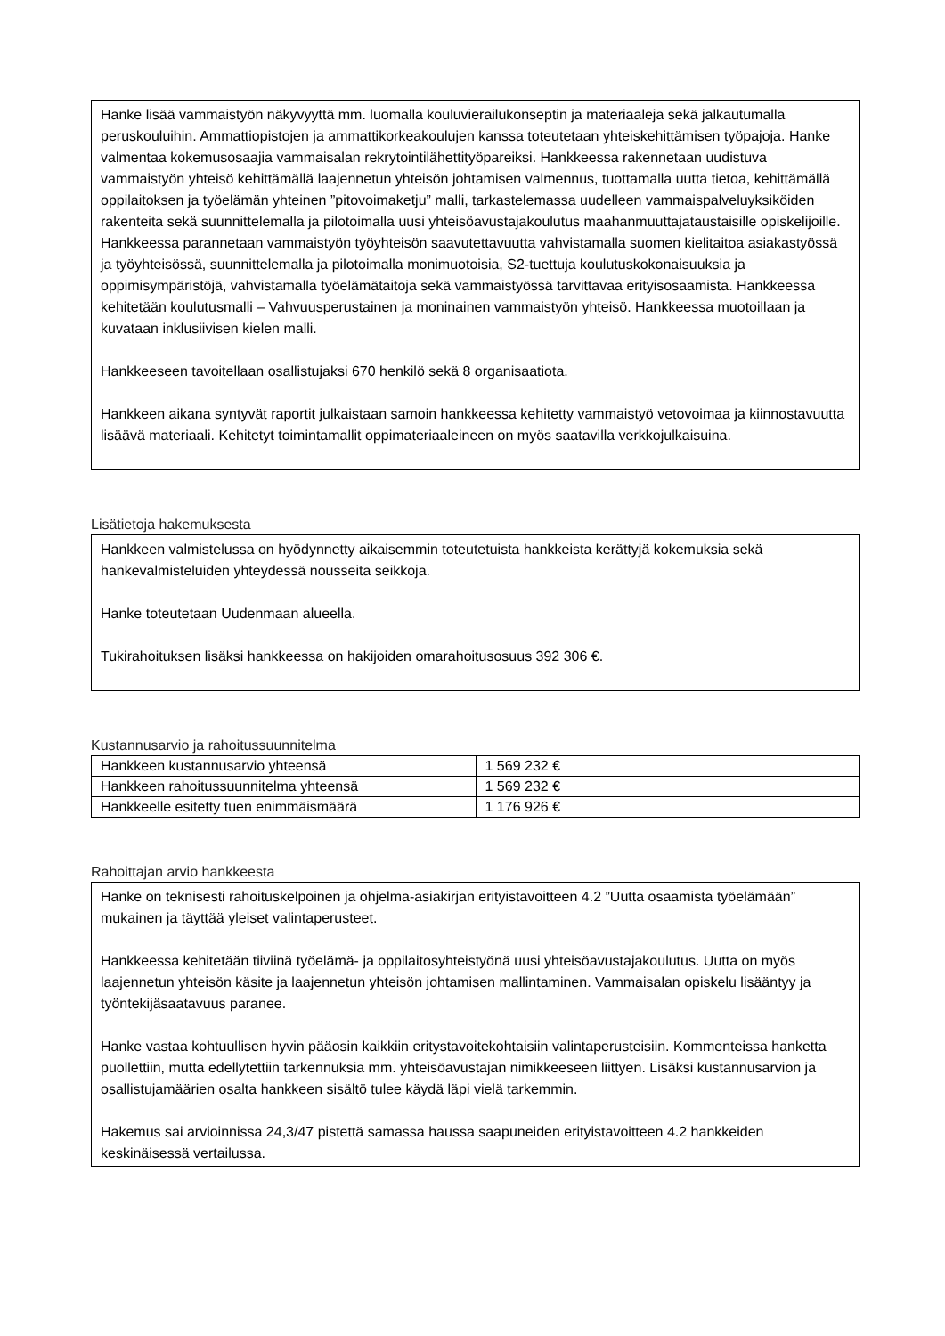Hanke lisää vammaistyön näkyvyyttä mm. luomalla kouluvierailukonseptin ja materiaaleja sekä jalkautumalla peruskouluihin. Ammattiopistojen ja ammattikorkeakoulujen kanssa toteutetaan yhteiskehittämisen työpajoja. Hanke valmentaa kokemusosaajia vammaisalan rekrytointilähettityöpareiksi. Hankkeessa rakennetaan uudistuva vammaistyön yhteisö kehittämällä laajennetun yhteisön johtamisen valmennus, tuottamalla uutta tietoa, kehittämällä oppilaitoksen ja työelämän yhteinen ”pitovoimaketju” malli, tarkastelemassa uudelleen vammaispalveluyksiköiden rakenteita sekä suunnittelemalla ja pilotoimalla uusi yhteisöavustajakoulutus maahanmuuttajataustaisille opiskelijoille. Hankkeessa parannetaan vammaistyön työyhteisön saavutettavuutta vahvistamalla suomen kielitaitoa asiakastyössä ja työyhteisössä, suunnittelemalla ja pilotoimalla monimuotoisia, S2-tuettuja koulutuskokonaisuuksia ja oppimisympäristöjä, vahvistamalla työelämätaitoja sekä vammaistyössä tarvittavaa erityisosaamista. Hankkeessa kehitetään koulutusmalli – Vahvuusperustainen ja moninainen vammaistyön yhteisö. Hankkeessa muotoillaan ja kuvataan inklusiivisen kielen malli.
Hankkeeseen tavoitellaan osallistujaksi 670 henkilö sekä 8 organisaatiota.
Hankkeen aikana syntyvät raportit julkaistaan samoin hankkeessa kehitetty vammaistyö vetovoimaa ja kiinnostavuutta lisäävä materiaali. Kehitetyt toimintamallit oppimateriaaleineen on myös saatavilla verkkojulkaisuina.
Lisätietoja hakemuksesta
Hankkeen valmistelussa on hyödynnetty aikaisemmin toteutetuista hankkeista kerättyjä kokemuksia sekä hankevalmisteluiden yhteydessä nousseita seikkoja.
Hanke toteutetaan Uudenmaan alueella.
Tukirahoituksen lisäksi hankkeessa on hakijoiden omarahoitusosuus 392 306 €.
Kustannusarvio ja rahoitussuunnitelma
| Hankkeen kustannusarvio yhteensä | 1 569 232 € |
| Hankkeen rahoitussuunnitelma yhteensä | 1 569 232 € |
| Hankkeelle esitetty tuen enimmäismäärä | 1 176 926 € |
Rahoittajan arvio hankkeesta
Hanke on teknisesti rahoituskelpoinen ja ohjelma-asiakirjan erityistavoitteen 4.2 ”Uutta osaamista työelämään” mukainen ja täyttää yleiset valintaperusteet.
Hankkeessa kehitetään tiiviinä työelämä- ja oppilaitosyhteistyönä uusi yhteisöavustajakoulutus. Uutta on myös laajennetun yhteisön käsite ja laajennetun yhteisön johtamisen mallintaminen. Vammaisalan opiskelu lisääntyy ja työntekijäsaatavuus paranee.
Hanke vastaa kohtuullisen hyvin pääosin kaikkiin eritystavoitekohtaisiin valintaperusteisiin. Kommenteissa hanketta puollettiin, mutta edellytettiin tarkennuksia mm. yhteisöavustajan nimikkeeseen liittyen. Lisäksi kustannusarvion ja osallistujamäärien osalta hankkeen sisältö tulee käydä läpi vielä tarkemmin.
Hakemus sai arvioinnissa 24,3/47 pistettä samassa haussa saapuneiden erityistavoitteen 4.2 hankkeiden keskinäisessä vertailussa.